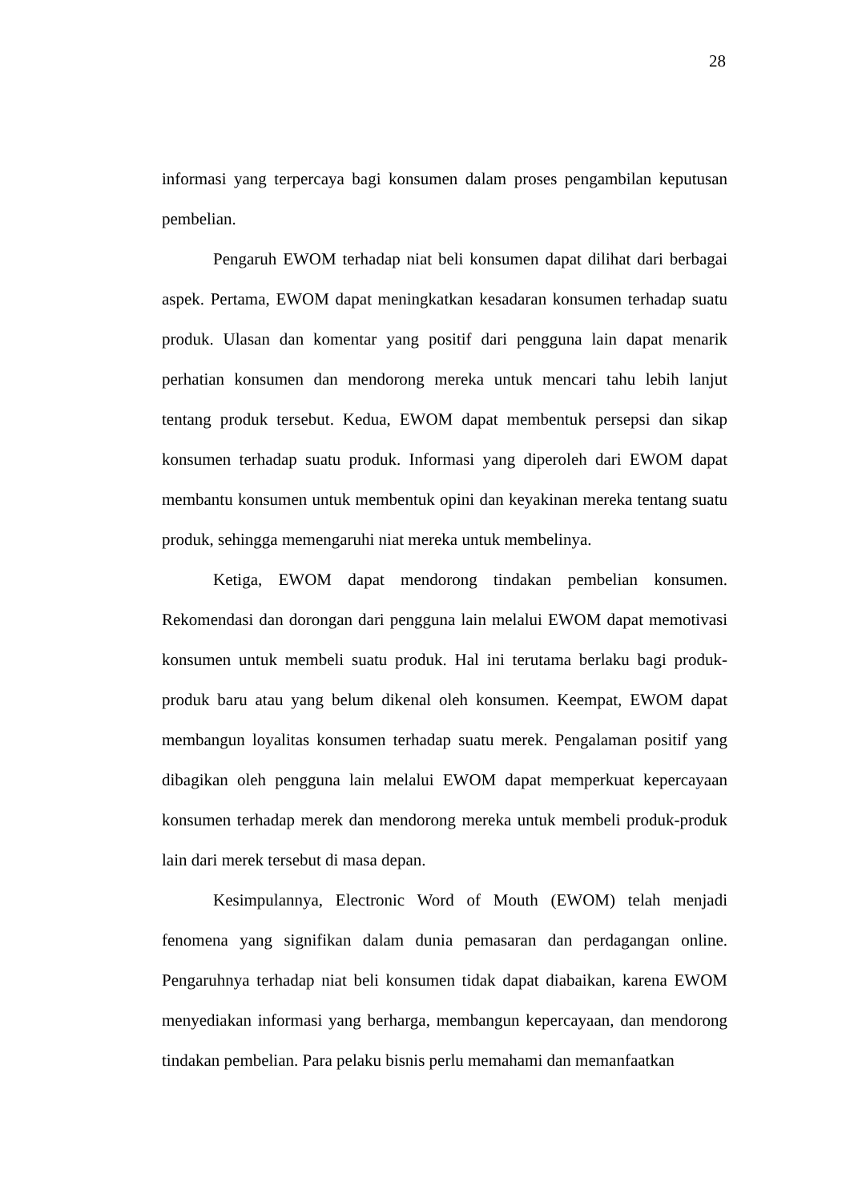28
informasi yang terpercaya bagi konsumen dalam proses pengambilan keputusan pembelian.
Pengaruh EWOM terhadap niat beli konsumen dapat dilihat dari berbagai aspek. Pertama, EWOM dapat meningkatkan kesadaran konsumen terhadap suatu produk. Ulasan dan komentar yang positif dari pengguna lain dapat menarik perhatian konsumen dan mendorong mereka untuk mencari tahu lebih lanjut tentang produk tersebut. Kedua, EWOM dapat membentuk persepsi dan sikap konsumen terhadap suatu produk. Informasi yang diperoleh dari EWOM dapat membantu konsumen untuk membentuk opini dan keyakinan mereka tentang suatu produk, sehingga memengaruhi niat mereka untuk membelinya.
Ketiga, EWOM dapat mendorong tindakan pembelian konsumen. Rekomendasi dan dorongan dari pengguna lain melalui EWOM dapat memotivasi konsumen untuk membeli suatu produk. Hal ini terutama berlaku bagi produk-produk baru atau yang belum dikenal oleh konsumen. Keempat, EWOM dapat membangun loyalitas konsumen terhadap suatu merek. Pengalaman positif yang dibagikan oleh pengguna lain melalui EWOM dapat memperkuat kepercayaan konsumen terhadap merek dan mendorong mereka untuk membeli produk-produk lain dari merek tersebut di masa depan.
Kesimpulannya, Electronic Word of Mouth (EWOM) telah menjadi fenomena yang signifikan dalam dunia pemasaran dan perdagangan online. Pengaruhnya terhadap niat beli konsumen tidak dapat diabaikan, karena EWOM menyediakan informasi yang berharga, membangun kepercayaan, dan mendorong tindakan pembelian. Para pelaku bisnis perlu memahami dan memanfaatkan